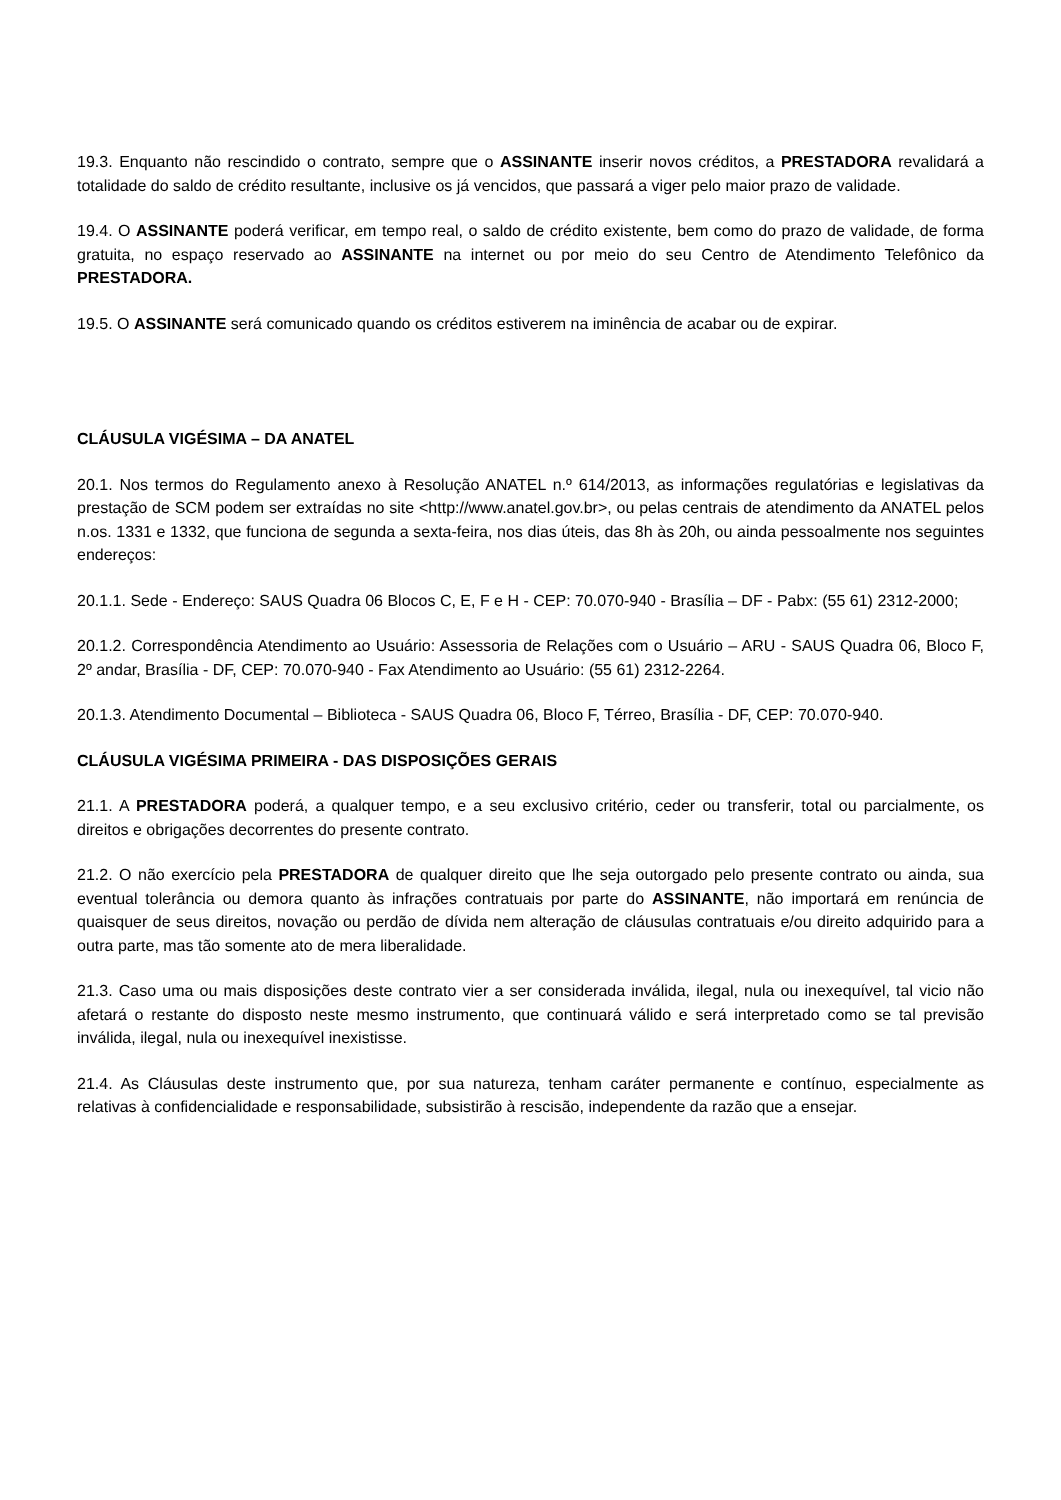19.3. Enquanto não rescindido o contrato, sempre que o ASSINANTE inserir novos créditos, a PRESTADORA revalidará a totalidade do saldo de crédito resultante, inclusive os já vencidos, que passará a viger pelo maior prazo de validade.
19.4. O ASSINANTE poderá verificar, em tempo real, o saldo de crédito existente, bem como do prazo de validade, de forma gratuita, no espaço reservado ao ASSINANTE na internet ou por meio do seu Centro de Atendimento Telefônico da PRESTADORA.
19.5. O ASSINANTE será comunicado quando os créditos estiverem na iminência de acabar ou de expirar.
CLÁUSULA VIGÉSIMA – DA ANATEL
20.1. Nos termos do Regulamento anexo à Resolução ANATEL n.º 614/2013, as informações regulatórias e legislativas da prestação de SCM podem ser extraídas no site <http://www.anatel.gov.br>, ou pelas centrais de atendimento da ANATEL pelos n.os. 1331 e 1332, que funciona de segunda a sexta-feira, nos dias úteis, das 8h às 20h, ou ainda pessoalmente nos seguintes endereços:
20.1.1. Sede - Endereço: SAUS Quadra 06 Blocos C, E, F e H - CEP: 70.070-940 - Brasília – DF - Pabx: (55 61) 2312-2000;
20.1.2. Correspondência Atendimento ao Usuário: Assessoria de Relações com o Usuário – ARU - SAUS Quadra 06, Bloco F, 2º andar, Brasília - DF, CEP: 70.070-940 - Fax Atendimento ao Usuário: (55 61) 2312-2264.
20.1.3. Atendimento Documental – Biblioteca - SAUS Quadra 06, Bloco F, Térreo, Brasília - DF, CEP: 70.070-940.
CLÁUSULA VIGÉSIMA PRIMEIRA - DAS DISPOSIÇÕES GERAIS
21.1. A PRESTADORA poderá, a qualquer tempo, e a seu exclusivo critério, ceder ou transferir, total ou parcialmente, os direitos e obrigações decorrentes do presente contrato.
21.2. O não exercício pela PRESTADORA de qualquer direito que lhe seja outorgado pelo presente contrato ou ainda, sua eventual tolerância ou demora quanto às infrações contratuais por parte do ASSINANTE, não importará em renúncia de quaisquer de seus direitos, novação ou perdão de dívida nem alteração de cláusulas contratuais e/ou direito adquirido para a outra parte, mas tão somente ato de mera liberalidade.
21.3. Caso uma ou mais disposições deste contrato vier a ser considerada inválida, ilegal, nula ou inexequível, tal vicio não afetará o restante do disposto neste mesmo instrumento, que continuará válido e será interpretado como se tal previsão inválida, ilegal, nula ou inexequível inexistisse.
21.4. As Cláusulas deste instrumento que, por sua natureza, tenham caráter permanente e contínuo, especialmente as relativas à confidencialidade e responsabilidade, subsistirão à rescisão, independente da razão que a ensejar.